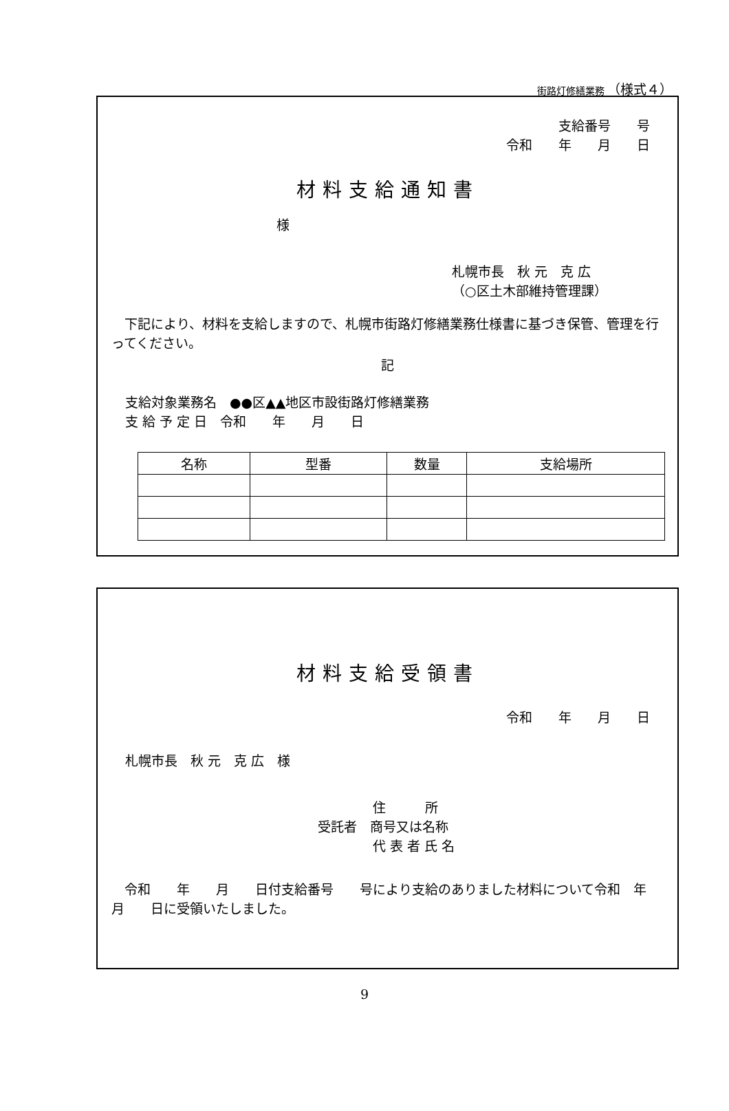街路灯修繕業務 （様式４）
支給番号　　号
令和　　年　　月　　日
材料支給通知書
様
札幌市長　秋 元　克 広
（○区土木部維持管理課）
　下記により、材料を支給しますので、札幌市街路灯修繕業務仕様書に基づき保管、管理を行ってください。
記
支給対象業務名　●●区▲▲地区市設街路灯修繕業務
支 給 予 定 日　令和　　年　　月　　日
| 名称 | 型番 | 数量 | 支給場所 |
| --- | --- | --- | --- |
材料支給受領書
令和　　年　　月　　日
札幌市長　秋 元　克 広　様
住　　　所
受託者　商号又は名称
代 表 者 氏 名
　令和　　年　　月　　日付支給番号　　号により支給のありました材料について令和　年　　月　　日に受領いたしました。
9